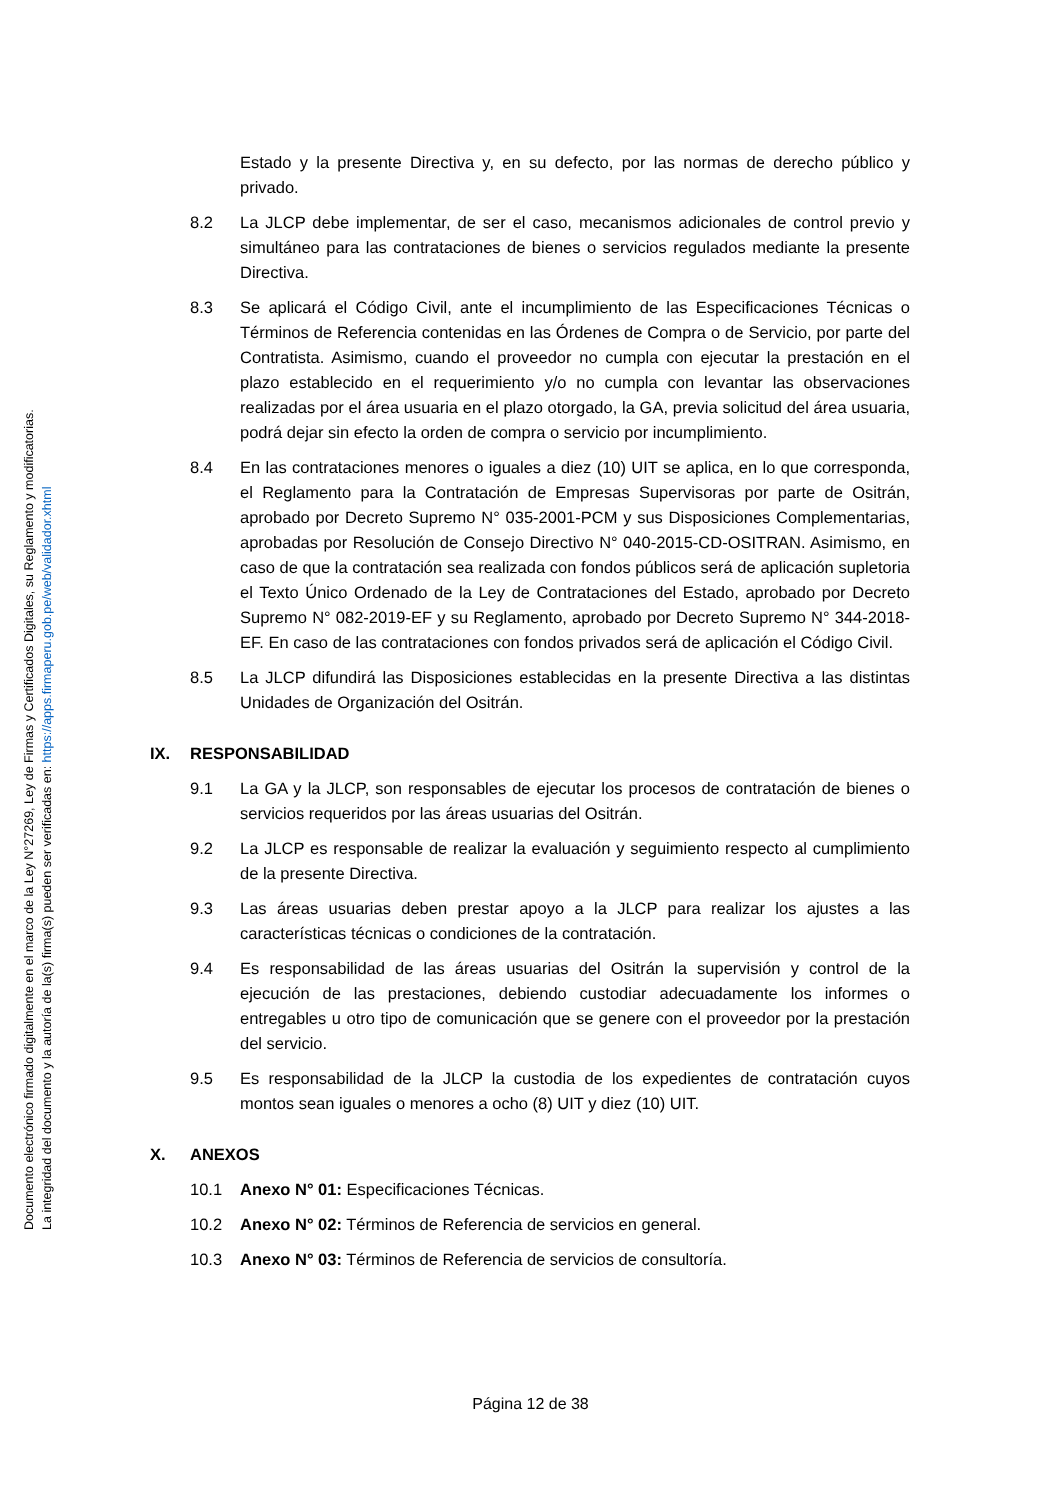Documento electrónico firmado digitalmente en el marco de la Ley N°27269, Ley de Firmas y Certificados Digitales, su Reglamento y modificatorias.
La integridad del documento y la autoría de la(s) firma(s) pueden ser verificadas en: https://apps.firmaperu.gob.pe/web/validador.xhtml
Estado y la presente Directiva y, en su defecto, por las normas de derecho público y privado.
8.2 La JLCP debe implementar, de ser el caso, mecanismos adicionales de control previo y simultáneo para las contrataciones de bienes o servicios regulados mediante la presente Directiva.
8.3 Se aplicará el Código Civil, ante el incumplimiento de las Especificaciones Técnicas o Términos de Referencia contenidas en las Órdenes de Compra o de Servicio, por parte del Contratista. Asimismo, cuando el proveedor no cumpla con ejecutar la prestación en el plazo establecido en el requerimiento y/o no cumpla con levantar las observaciones realizadas por el área usuaria en el plazo otorgado, la GA, previa solicitud del área usuaria, podrá dejar sin efecto la orden de compra o servicio por incumplimiento.
8.4 En las contrataciones menores o iguales a diez (10) UIT se aplica, en lo que corresponda, el Reglamento para la Contratación de Empresas Supervisoras por parte de Ositrán, aprobado por Decreto Supremo N° 035-2001-PCM y sus Disposiciones Complementarias, aprobadas por Resolución de Consejo Directivo N° 040-2015-CD-OSITRAN. Asimismo, en caso de que la contratación sea realizada con fondos públicos será de aplicación supletoria el Texto Único Ordenado de la Ley de Contrataciones del Estado, aprobado por Decreto Supremo N° 082-2019-EF y su Reglamento, aprobado por Decreto Supremo N° 344-2018-EF. En caso de las contrataciones con fondos privados será de aplicación el Código Civil.
8.5 La JLCP difundirá las Disposiciones establecidas en la presente Directiva a las distintas Unidades de Organización del Ositrán.
IX. RESPONSABILIDAD
9.1 La GA y la JLCP, son responsables de ejecutar los procesos de contratación de bienes o servicios requeridos por las áreas usuarias del Ositrán.
9.2 La JLCP es responsable de realizar la evaluación y seguimiento respecto al cumplimiento de la presente Directiva.
9.3 Las áreas usuarias deben prestar apoyo a la JLCP para realizar los ajustes a las características técnicas o condiciones de la contratación.
9.4 Es responsabilidad de las áreas usuarias del Ositrán la supervisión y control de la ejecución de las prestaciones, debiendo custodiar adecuadamente los informes o entregables u otro tipo de comunicación que se genere con el proveedor por la prestación del servicio.
9.5 Es responsabilidad de la JLCP la custodia de los expedientes de contratación cuyos montos sean iguales o menores a ocho (8) UIT y diez (10) UIT.
X. ANEXOS
10.1 Anexo N° 01: Especificaciones Técnicas.
10.2 Anexo N° 02: Términos de Referencia de servicios en general.
10.3 Anexo N° 03: Términos de Referencia de servicios de consultoría.
Página 12 de 38